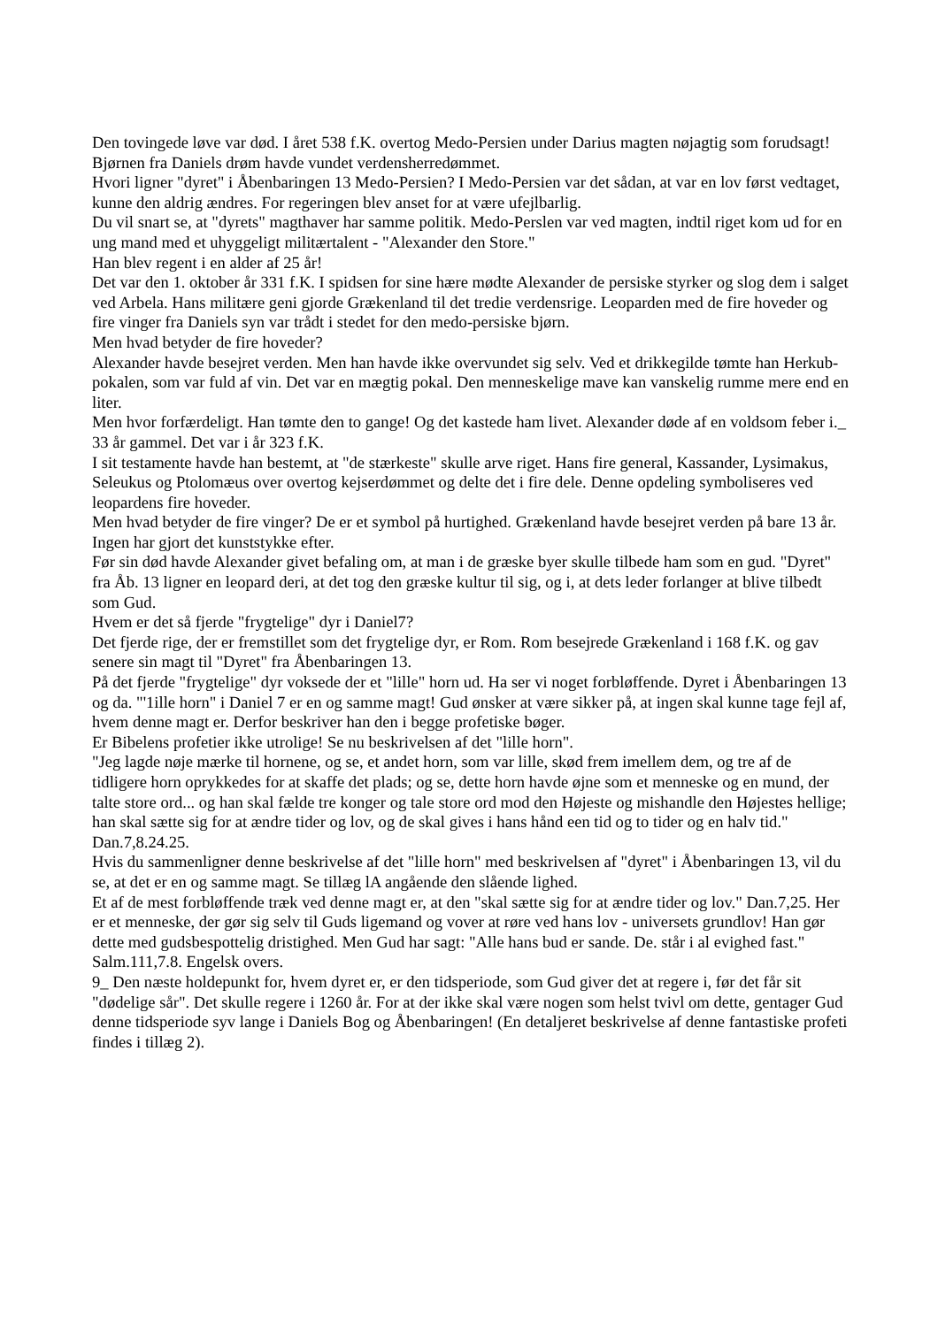Den tovingede løve var død. I året 538 f.K. overtog Medo-Persien under Darius magten nøjagtig som forudsagt! Bjørnen fra Daniels drøm havde vundet verdensherredømmet.
Hvori ligner "dyret" i Åbenbaringen 13 Medo-Persien? I Medo-Persien var det sådan, at var en lov først vedtaget, kunne den aldrig ændres. For regeringen blev anset for at være ufejlbarlig.
Du vil snart se, at "dyrets" magthaver har samme politik. Medo-Perslen var ved magten, indtil riget kom ud for en ung mand med et uhyggeligt militærtalent - "Alexander den Store."
Han blev regent i en alder af 25 år!
Det var den 1. oktober år 331 f.K. I spidsen for sine hære mødte Alexander de persiske styrker og slog dem i salget ved Arbela. Hans militære geni gjorde Grækenland til det tredie verdensrige. Leoparden med de fire hoveder og fire vinger fra Daniels syn var trådt i stedet for den medo-persiske bjørn.
Men hvad betyder de fire hoveder?
Alexander havde besejret verden. Men han havde ikke overvundet sig selv. Ved et drikkegilde tømte han Herkub-pokalen, som var fuld af vin. Det var en mægtig pokal. Den menneskelige mave kan vanskelig rumme mere end en liter.
Men hvor forfærdeligt. Han tømte den to gange! Og det kastede ham livet. Alexander døde af en voldsom feber i._ 33 år gammel. Det var i år 323 f.K.
I sit testamente havde han bestemt, at "de stærkeste" skulle arve riget. Hans fire general, Kassander, Lysimakus, Seleukus og Ptolomæus over overtog kejserdømmet og delte det i fire dele. Denne opdeling symboliseres ved leopardens fire hoveder.
Men hvad betyder de fire vinger? De er et symbol på hurtighed. Grækenland havde besejret verden på bare 13 år. Ingen har gjort det kunststykke efter.
Før sin død havde Alexander givet befaling om, at man i de græske byer skulle tilbede ham som en gud. "Dyret" fra Åb. 13 ligner en leopard deri, at det tog den græske kultur til sig, og i, at dets leder forlanger at blive tilbedt som Gud.
Hvem er det så fjerde "frygtelige" dyr i Daniel7?
Det fjerde rige, der er fremstillet som det frygtelige dyr, er Rom. Rom besejrede Grækenland i 168 f.K. og gav senere sin magt til "Dyret" fra Åbenbaringen 13.
På det fjerde "frygtelige" dyr voksede der et "lille" horn ud. Ha ser vi noget forbløffende. Dyret i Åbenbaringen 13 og da. "'1ille horn" i Daniel 7 er en og samme magt! Gud ønsker at være sikker på, at ingen skal kunne tage fejl af, hvem denne magt er. Derfor beskriver han den i begge profetiske bøger.
Er Bibelens profetier ikke utrolige! Se nu beskrivelsen af det "lille horn".
"Jeg lagde nøje mærke til hornene, og se, et andet horn, som var lille, skød frem imellem dem, og tre af de tidligere horn oprykkedes for at skaffe det plads; og se, dette horn havde øjne som et menneske og en mund, der talte store ord... og han skal fælde tre konger og tale store ord mod den Højeste og mishandle den Højestes hellige; han skal sætte sig for at ændre tider og lov, og de skal gives i hans hånd een tid og to tider og en halv tid." Dan.7,8.24.25.
Hvis du sammenligner denne beskrivelse af det "lille horn" med beskrivelsen af "dyret" i Åbenbaringen 13, vil du se, at det er en og samme magt. Se tillæg lA angående den slående lighed.
Et af de mest forbløffende træk ved denne magt er, at den "skal sætte sig for at ændre tider og lov." Dan.7,25. Her er et menneske, der gør sig selv til Guds ligemand og vover at røre ved hans lov - universets grundlov! Han gør dette med gudsbespottelig dristighed. Men Gud har sagt: "Alle hans bud er sande. De. står i al evighed fast." Salm.111,7.8. Engelsk overs.
9_ Den næste holdepunkt for, hvem dyret er, er den tidsperiode, som Gud giver det at regere i, før det får sit "dødelige sår". Det skulle regere i 1260 år. For at der ikke skal være nogen som helst tvivl om dette, gentager Gud denne tidsperiode syv lange i Daniels Bog og Åbenbaringen! (En detaljeret beskrivelse af denne fantastiske profeti findes i tillæg 2).